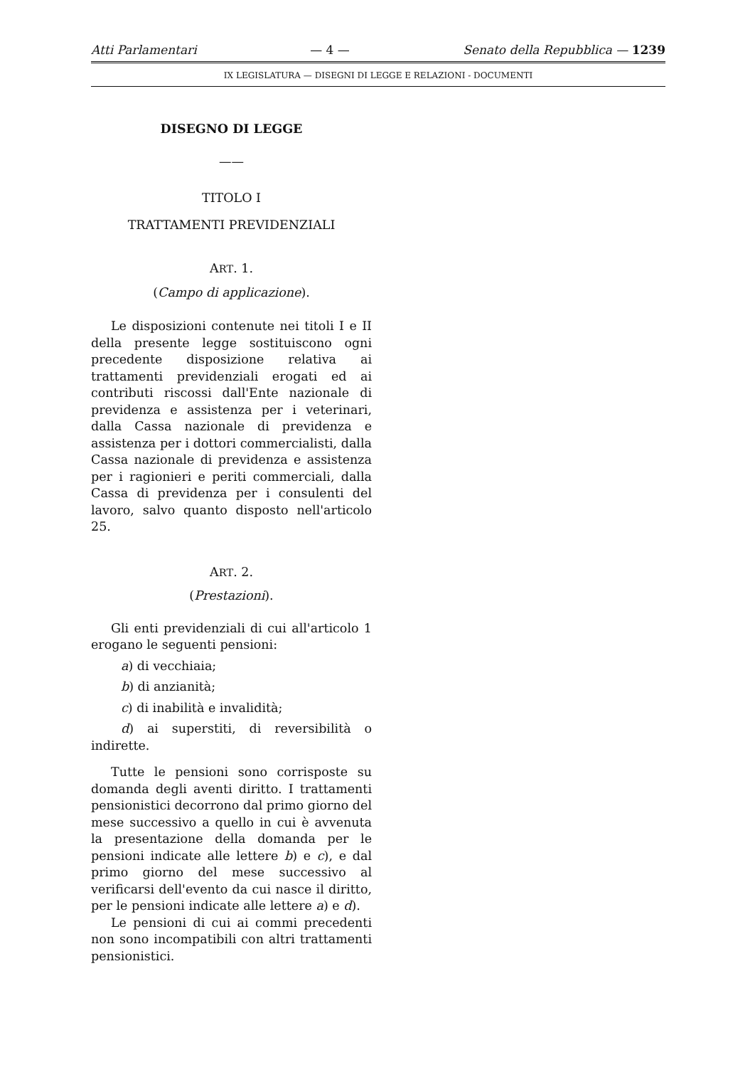Atti Parlamentari — 4 — Senato della Repubblica — 1239
IX LEGISLATURA — DISEGNI DI LEGGE E RELAZIONI - DOCUMENTI
DISEGNO DI LEGGE
——
TITOLO I
TRATTAMENTI PREVIDENZIALI
ART. 1.
(Campo di applicazione).
Le disposizioni contenute nei titoli I e II della presente legge sostituiscono ogni precedente disposizione relativa ai trattamenti previdenziali erogati ed ai contributi riscossi dall'Ente nazionale di previdenza e assistenza per i veterinari, dalla Cassa nazionale di previdenza e assistenza per i dottori commercialisti, dalla Cassa nazionale di previdenza e assistenza per i ragionieri e periti commerciali, dalla Cassa di previdenza per i consulenti del lavoro, salvo quanto disposto nell'articolo 25.
ART. 2.
(Prestazioni).
Gli enti previdenziali di cui all'articolo 1 erogano le seguenti pensioni:
a) di vecchiaia;
b) di anzianità;
c) di inabilità e invalidità;
d) ai superstiti, di reversibilità o indirette.
Tutte le pensioni sono corrisposte su domanda degli aventi diritto. I trattamenti pensionistici decorrono dal primo giorno del mese successivo a quello in cui è avvenuta la presentazione della domanda per le pensioni indicate alle lettere b) e c), e dal primo giorno del mese successivo al verificarsi dell'evento da cui nasce il diritto, per le pensioni indicate alle lettere a) e d).
Le pensioni di cui ai commi precedenti non sono incompatibili con altri trattamenti pensionistici.